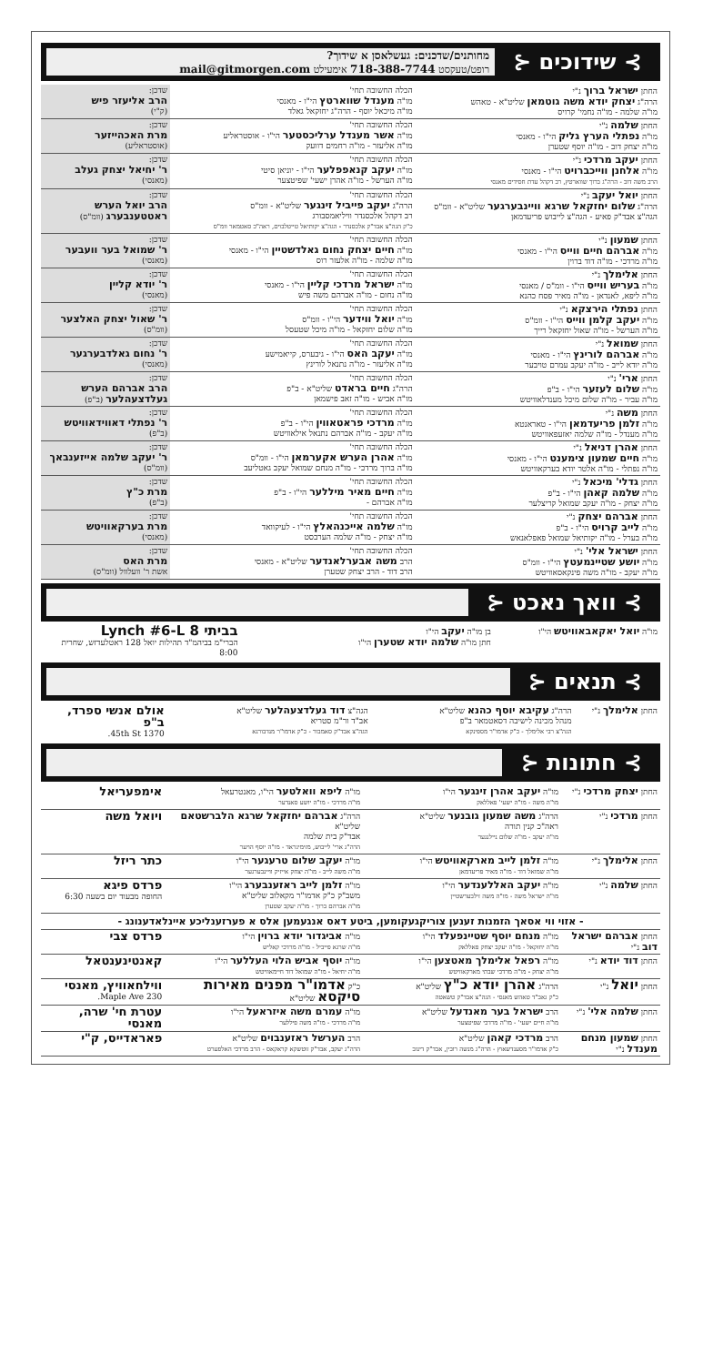⊱ שידוכים ⊰
מחותנים/שדכנים: געשלאסן א שידוך?
רופט/טעקסט 718-388-7744 אימעילט mail@gitmorgen.com
| החתן ישראל ברוך נ"י הרה"ג יצחק יודא משה גוטמאן שליט"א - טאהש מו"ה שלמה - מו"ה נחמי' קרויס | הכלה החשובה תחי' מו"ה מענדל שווארטץ הי"ו - מאנסי מו"ה מיכאל יוסף - הרה"ג יחזקאל גאלד | שדכן: הרב אליעזר פיש (ק"י) |
| החתן שלמה נ"י מו"ה נפתלי הערץ גליק הי"ו - מאנסי מו"ה יצחק דוב - מו"ה יוסף שטערן | הכלה החשובה תחי' מו"ה אשר מענדל ערליכסטער הי"ו - אוסטראליע מו"ה אליעזר - מו"ה רחמים דוועק | שדכן: מרת האכהייזער (אוסטראליע) |
| החתן יעקב מרדכי נ"י מו"ה אלחנן ווייכברויט הי"ו - מאנסי הרב משה דוב - הרה"ג ברוך שווארטץ, רב דקהל עדת חסידים מאנסי | הכלה החשובה תחי' מו"ה יעקב קנאפפלער הי"ו - יוניאן סיטי מו"ה הערשל - מו"ה אהרן ישעי' שפיטצער | שדכן: ר' יחיאל יצחק געלב (מאנסי) |
| החתן יואל יעקב נ"י הרה"ג שלום יחזקאל שרגא וויינבערגער שליט"א - וומ"ס הגה"צ אבד"ק פאיע - הגה"צ לייבוש פריעדמאן | הכלה החשובה תחי' הרה"ג יעקב פייביל זינגער שליט"א - וומ"ס רב דקהל אלכסנדר וויליאמסבורג כ"ק הגה"צ אבד"ק אלכסנדר - הגה"צ יקותיאל טייטלבוים, ראה"כ סאטמאר וומ"ס | שדכן: הרב יואל הערש ראטטענבערג (וומ"ס) |
| החתן שמעון נ"י מו"ה אברהם חיים ווייס הי"ו - מאנסי מו"ה מרדכי - מו"ה דוד ברוין | הכלה החשובה תחי' מו"ה חיים יצחק נחום גאלדשטיין הי"ו - מאנסי מו"ה שלמה - מו"ה אלעזר רוס | שדכן: ר' שמואל בער וועבער (מאנסי) |
| החתן אלימלך נ"י מו"ה בעריש ווייס הי"ו - וומ"ס / מאנסי מו"ה ליפא, לאנדאן - מו"ה מאיר פסח כהנא | הכלה החשובה תחי' מו"ה ישראל מרדכי קליין הי"ו - מאנסי מו"ה נחום - מו"ה אברהם משה פיש | שדכן: ר' יודא קליין (מאנסי) |
| החתן נפתלי הירצקא נ"י מו"ה יעקב קלמן ווייס הי"ו - וומ"ס מו"ה הערשל - מו"ה שאול יחזקאל רייך | הכלה החשובה תחי' מו"ה יואל ווידער הי"ו - וומ"ס מו"ה שלום יחזקאל - מו"ה מיכל שטעסל | שדכן: ר' שאול יצחק האלצער (וומ"ס) |
| החתן שמואל נ"י מו"ה אברהם לורינץ הי"ו - מאנסי מו"ה יודא לייב - מו"ה יעקב עמרם טויבער | הכלה החשובה תחי' מו"ה יעקב האס הי"ו - גיבערס, קייאמישע מו"ה אליעזר - מו"ה נתנאל לורינץ | שדכן: ר' נחום גאלדבערגער (מאנסי) |
| החתן ארי' נ"י מו"ה שלום לעזער הי"ו - ב"פ מו"ה עביר - מו"ה שלום מיכל מענדלאוויטש | הכלה החשובה תחי' הרה"ג חיים בראדט שליט"א - ב"פ מו"ה אביש - מו"ה זאב פישמאן | שדכן: הרב אברהם הערש געלדצעהלער (ב"פ) |
| החתן משה נ"י מו"ה זלמן פריעדמאן הי"ו - טאראנטא מו"ה מענדל - מו"ה שלמה יאזעפאוויטש | הכלה החשובה תחי' מו"ה מרדכי פראטאווין הי"ו - ב"פ מו"ה יעקב - מו"ה אברהם נתנאל אילאוויטש | שדכן: ר' נפתלי דאווידאוויטש (ב"פ) |
| החתן אהרן דניאל נ"י מו"ה חיים שמעון צימענט הי"ו - מאנסי מו"ה נפתלי - מו"ה אלטר יודא בערקאוויטש | הכלה החשובה תחי' מו"ה אהרן הערש אקערמאן הי"ו - וומ"ס מו"ה ברוך מרדכי - מו"ה מנחם שמואל יעקב גאטליעב | שדכן: ר' יעקב שלמה אייזענבאך (וומ"ס) |
| החתן גדלי' מיכאל נ"י מו"ה שלמה קאהן הי"ו - ב"פ מו"ה יצחק - מו"ה יעקב שמואל קריצלער | הכלה החשובה תחי' מו"ה חיים מאיר מיללער הי"ו - ב"פ מו"ה אברהם - | שדכן: מרת כ"ץ (ב"פ) |
| החתן אברהם יצחק נ"י מו"ה לייב קרויס הי"ו - ב"פ מו"ה בערל - מו"ה יקותיאל שמואל פאפלאנאש | הכלה החשובה תחי' מו"ה שלמה אייכנהאלץ הי"ו - לעיקוואד מו"ה יצחק - מו"ה שלמה הערבסט | שדכן: מרת בערקאוויטש (מאנסי) |
| החתן ישראל אלי' נ"י מו"ה יושע שטיינמעטץ הי"ו - וומ"ס מו"ה יעקב - מו"ה משה פינקאסאוויטש | הכלה החשובה תחי' הרב משה אבערלאנדער שליט"א - מאנסי הרב דוד - הרב יצחק שטערן | שדכן: מרת האס אשת ר' וועלוול (וומ"ס) |
⊱ וואך נאכט ⊰
| מו"ה יואל יאקאבאוויטש הי"ו | בן מו"ה יעקב הי"ו חתן מו"ה שלמה יודא שטערן הי"ו | בביתי 8 Lynch #6-L הברי"מ בביהמ"ד תהילות יואל 128 ראטלעדזש, שחרית 8:00 |
⊱ תנאים ⊰
| החתן אלימלך נ"י | הרה"ג עקיבא יוסף כהנא שליט"א מנהל מכינה לישיבה דסאטמאר ב"פ הגה"צ רבי אלימלך - כ"ק אדמו"ר מספינקא | הגה"צ דוד געלדצעהלער שליט"א אב"ד ור"מ סטריא הגה"צ אבד"ק סאמבור - כ"ק אדמו"ר מנדבורנא | אולם אנשי ספרד, ב"פ 1370 45th St. |
⊱ חתונות ⊰
| החתן יצחק מרדכי נ"י | מו"ה יעקב אהרן זינגער הי"ו מו"ה משה - מו"ה ישעי' פאללאק | מו"ה ליפא וואלטער הי"ו, מאנטרעאל מו"ה מרדכי - מו"ה יושע סאנדער | אימפעריאל |
| החתן מרדכי נ"י | הרה"ג משה שמעון גובנער שליט"א ראה"כ קנין תורה מו"ה יעקב - מו"ה שלום ניילנגער | הרה"ג אברהם יחזקאל שרגא הלברשטאם שליט"א אבד"ק בית שלמה הרה"ג ארי' לייבוש, מזימיגראד - מו"ה יוסף הויער | ויואל משה |
| החתן אלימלך נ"י | מו"ה זלמן לייב מארקאוויטש הי"ו מו"ה שמואל דוד - מו"ה מאיר פריעדמאן | מו"ה יעקב שלום טרעגער הי"ו מו"ה משה לייב - מו"ה יצחק אייזיק וויינבערגער | כתר ריזל |
| החתן שלמה נ"י | מו"ה יעקב האללענדער הי"ו מו"ה ישראל משה - מו"ה משה זילבערשטיין | מו"ה זלמן לייב ראזענבערג הי"ו משב"ק כ"ק אדמו"ר מקאלוב שליט"א מו"ה אברהם ברוך - מו"ה יעקב שטערן | פרדס פיגא החופה מבעוד יום בשעה 6:30 |
| - אזוי ווי אסאך הזמנות זענען צוריקגעקומען, ביטע דאס אנגעמען אלס א פערזענליכע איינלאדענונג - | | | |
| החתן אברהם ישראל דוב נ"י | מו"ה מנחם יוסף שטיינפעלד הי"ו מו"ה יחזקאל - מו"ה יעקב יצחק פאללאק | מו"ה אביגדור יודא ברוין הי"ו מו"ה שרגא פייביל - מו"ה מרדכי קאליש | פרדס צבי |
| החתן דוד יודא נ"י | מו"ה רפאל אלימלך מאטצען הי"ו מו"ה יצחק - מו"ה מרדכי שבתי מארקאוויטש | מו"ה יוסף אביש הלוי העללער הי"ו מו"ה יחיאל - מו"ה שמואל דוד חיימאוויטש | קאנטינענטאל |
| החתן יואל נ"י | הרה"ג אהרן יודא כ"ץ שליט"א כ"ק גאב"ד טאהש מאנסי - הגה"צ אבד"ק טשאטה | כ"ק אדמו"ר מפנים מאירות סיקסא שליט"א | ווילחאוויץ, מאנסי 230 Maple Ave. |
| החתן שלמה אלי' נ"י | הרב ישראל בער מאנדעל שליט"א מו"ה חיים ישעי' - מו"ה מרדכי שפיטצער | מו"ה עמרם משה איזראעל הי"ו מו"ה מרדכי - מו"ה משה פיללער | עטרת חי' שרה, מאנסי |
| החתן שמעון מנחם מענדל נ"י | הרב מרדכי קאהן שליט"א כ"ק אדמו"ר מסענדשאוץ - הרה"ג מנשה רובין, אבד"ק דינוב | הרב הערשל ראזענבוים שליט"א הרה"ג יעקב, אבד"ק זוטשקא קראקאס - הרב מרדכי האלפערט | פאראדייס, ק"י |